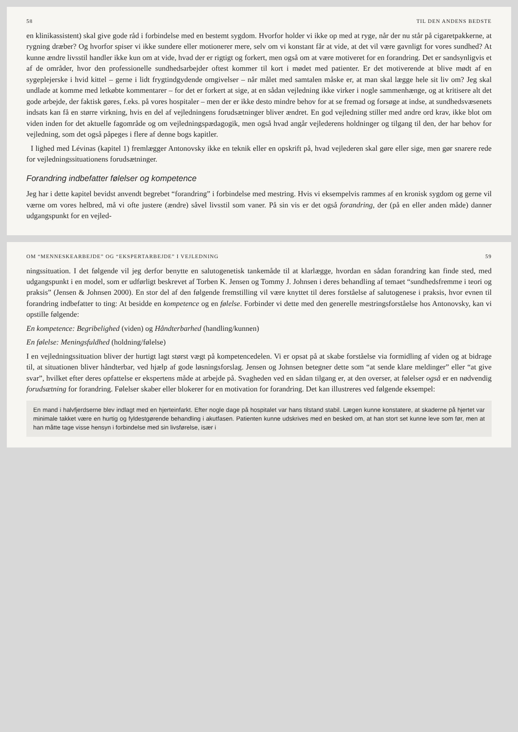58 TIL DEN ANDENS BEDSTE
en klinikassistent) skal give gode råd i forbindelse med en bestemt sygdom. Hvorfor holder vi ikke op med at ryge, når der nu står på cigaretpakkerne, at rygning dræber? Og hvorfor spiser vi ikke sundere eller motionerer mere, selv om vi konstant får at vide, at det vil være gavnligt for vores sundhed? At kunne ændre livsstil handler ikke kun om at vide, hvad der er rigtigt og forkert, men også om at være motiveret for en forandring. Det er sandsynligvis et af de områder, hvor den professionelle sundhedsarbejder oftest kommer til kort i mødet med patienter. Er det motiverende at blive mødt af en sygeplejerske i hvid kittel – gerne i lidt frygtindgydende omgivelser – når målet med samtalen måske er, at man skal lægge hele sit liv om? Jeg skal undlade at komme med letkøbte kommentarer – for det er forkert at sige, at en sådan vejledning ikke virker i nogle sammenhænge, og at kritisere alt det gode arbejde, der faktisk gøres, f.eks. på vores hospitaler – men der er ikke desto mindre behov for at se fremad og forsøge at indse, at sundhedsvæsenets indsats kan få en større virkning, hvis en del af vejledningens forudsætninger bliver ændret. En god vejledning stiller med andre ord krav, ikke blot om viden inden for det aktuelle fagområde og om vejledningspædagogik, men også hvad angår vejlederens holdninger og tilgang til den, der har behov for vejledning, som det også påpeges i flere af denne bogs kapitler.
I lighed med Lévinas (kapitel 1) fremlægger Antonovsky ikke en teknik eller en opskrift på, hvad vejlederen skal gøre eller sige, men gør snarere rede for vejledningssituationens forudsætninger.
Forandring indbefatter følelser og kompetence
Jeg har i dette kapitel bevidst anvendt begrebet “forandring” i forbindelse med mestring. Hvis vi eksempelvis rammes af en kronisk sygdom og gerne vil værne om vores helbred, må vi ofte justere (ændre) såvel livsstil som vaner. På sin vis er det også forandring, der (på en eller anden måde) danner udgangspunkt for en vejled-
OM “MENNESKEARBEJDE” OG “EKSPERTARBEJDE” I VEJLEDNING 59
ningssituation. I det følgende vil jeg derfor benytte en salutogenetisk tankemåde til at klarlægge, hvordan en sådan forandring kan finde sted, med udgangspunkt i en model, som er udførligt beskrevet af Torben K. Jensen og Tommy J. Johnsen i deres behandling af temaet “sundhedsfremme i teori og praksis” (Jensen & Johnsen 2000). En stor del af den følgende fremstilling vil være knyttet til deres forståelse af salutogenese i praksis, hvor evnen til forandring indbefatter to ting: At besidde en kompetence og en følelse. Forbinder vi dette med den generelle mestringsforståelse hos Antonovsky, kan vi opstille følgende:
En kompetence: Begribelighed (viden) og Håndterbarhed (handling/kunnen)
En følelse: Meningsfuldhed (holdning/følelse)
I en vejledningssituation bliver der hurtigt lagt størst vægt på kompetencedelen. Vi er opsat på at skabe forståelse via formidling af viden og at bidrage til, at situationen bliver håndterbar, ved hjælp af gode løsningsforslag. Jensen og Johnsen betegner dette som “at sende klare meldinger” eller “at give svar”, hvilket efter deres opfattelse er ekspertens måde at arbejde på. Svagheden ved en sådan tilgang er, at den overser, at følelser også er en nødvendig forudsætning for forandring. Følelser skaber eller blokerer for en motivation for forandring. Det kan illustreres ved følgende eksempel:
En mand i halvfjerdserne blev indlagt med en hjerteinfarkt. Efter nogle dage på hospitalet var hans tilstand stabil. Lægen kunne konstatere, at skaderne på hjertet var minimale takket være en hurtig og fyldestgørende behandling i akutfasen. Patienten kunne udskrives med en besked om, at han stort set kunne leve som før, men at han måtte tage visse hensyn i forbindelse med sin livsførelse, især i